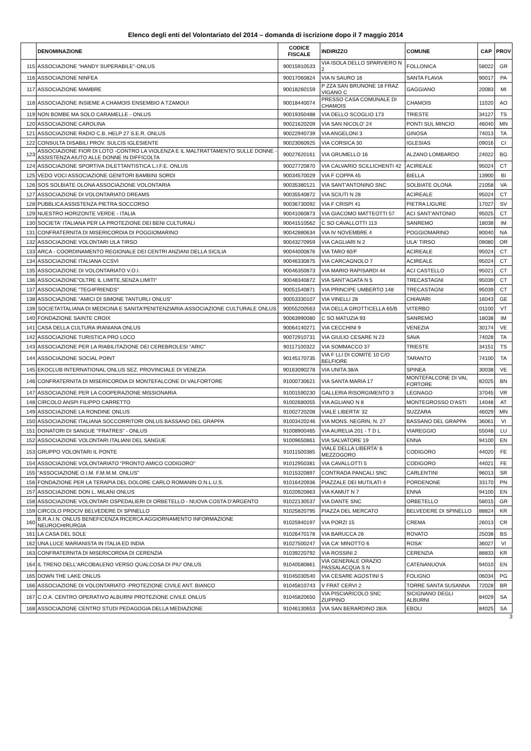Elenco degli enti del Volontariato del 2014 – domanda di iscrizione dopo il 7 maggio 2014
| | DENOMINAZIONE | CODICE FISCALE | INDIRIZZO | COMUNE | CAP | PROV |
| --- | --- | --- | --- | --- | --- | --- |
| 115 | ASSOCIAZIONE "HANDY SUPERABILE"-ONLUS | 90015910533 | VIA ISOLA DELLO SPARVIERO N 2 | FOLLONICA | 58022 | GR |
| 116 | ASSOCIAZIONE NINFEA | 90017060824 | VIA N SAURO 16 | SANTA FLAVIA | 90017 | PA |
| 117 | ASSOCIAZIONE MAMBRE | 90018260159 | P ZZA SAN BRUNONE 18 FRAZ VIGANO C | GAGGIANO | 20083 | MI |
| 118 | ASSOCIAZIONE INSIEME A CHAMOIS ENSEMBIO A TZAMOU! | 90018440074 | PRESSO CASA COMUNALE DI CHAMOIS | CHAMOIS | 11020 | AO |
| 119 | NON BOMBE MA SOLO CARAMELLE - ONLUS | 90019350488 | VIA DELLO SCOGLIO 173 | TRIESTE | 34127 | TS |
| 120 | ASSOCIAZIONE CAROLINA | 90021620209 | VIA SAN NICOLO' 24 | PONTI SUL MINCIO | 46040 | MN |
| 121 | ASSOCIAZIONE RADIO C.B. HELP 27 S.E.R. ONLUS | 90022940739 | VIA ANGELONI 3 | GINOSA | 74013 | TA |
| 122 | CONSULTA DISABILI PROV. SULCIS IGLESIENTE | 90023060925 | VIA CORSICA 30 | IGLESIAS | 09016 | CI |
| 123 | ASSOCIAZIONE FIOR DI LOTO -CONTRO LA VIOLENZA E IL MALTRATTAMENTO SULLE DONNE -ASSISTENZA AIUTO ALLE DONNE IN DIFFICOLTA | 90027620161 | VIA GRUMELLO 16 | ALZANO LOMBARDO | 24022 | BG |
| 124 | ASSOCIAZIONE SPORTIVA DILETTANTISTICA L.I.F.E. ONLUS | 90027720870 | VIA CALVARIO SCILLICHENTI 42 | ACIREALE | 95024 | CT |
| 125 | VEDO VOCI ASSOCIAZIONE GENITORI BAMBINI SORDI | 90034570029 | VIA F COPPA 45 | BIELLA | 13900 | BI |
| 126 | SOS SOLBIATE OLONA ASSOCIAZIONE VOLONTARIA | 90035380121 | VIA SANT'ANTONINO SNC | SOLBIATE OLONA | 21058 | VA |
| 127 | ASSOCIAZIONE DI VOLONTARIATO DREAMS | 90035540872 | VIA SCIUTI N 28 | ACIREALE | 95024 | CT |
| 128 | PUBBLICA ASSISTENZA PIETRA SOCCORSO | 90036730092 | VIA F CRISPI 41 | PIETRA LIGURE | 17027 | SV |
| 129 | NUESTRO HORIZONTE VERDE - ITALIA | 90041060873 | VIA GIACOMO MATTEOTTI 57 | ACI SANT'ANTONIO | 95025 | CT |
| 130 | SOCIETA' ITALIANA PER LA PROTEZIONE DEI BENI CULTURALI | 90041510562 | C SO CAVALLOTTI 113 | SANREMO | 18038 | IM |
| 131 | CONFRATERNITA DI MISERICORDIA DI POGGIOMARINO | 90042880634 | VIA IV NOVEMBRE 4 | POGGIOMARINO | 80040 | NA |
| 132 | ASSOCIAZIONE VOLONTARI ULA TIRSO | 90043270959 | VIA CAGLIARI N 2 | ULA' TIRSO | 09080 | OR |
| 133 | ARCA - COORDINAMENTO REGIONALE DEI CENTRI ANZIANI DELLA SICILIA | 90044000876 | VIA TARO 60/F | ACIREALE | 95024 | CT |
| 134 | ASSOCIAZIONE ITALIANA CCSVI | 90046330875 | VIA CARCAGNOLO 7 | ACIREALE | 95024 | CT |
| 135 | ASSOCIAZIONE DI VOLONTARIATO V.O.I. | 90046350873 | VIA MARIO RAPISARDI 44 | ACI CASTELLO | 95021 | CT |
| 136 | ASSOCIAZIONE"OLTRE IL LIMITE,SENZA LIMITI" | 90048340872 | VIA SANT'AGATA N 5 | TRECASTAGNI | 95039 | CT |
| 137 | ASSOCIAZIONE "TEG4FRIENDS" | 90051540871 | VIA PRINCIPE UMBERTO 148 | TRECASTAGNI | 95039 | CT |
| 138 | ASSOCIAZIONE "AMICI DI SIMONE TANTURLI ONLUS" | 90053330107 | VIA VINELLI 28 | CHIAVARI | 16043 | GE |
| 139 | SOCIETA'ITALIANA DI MEDICINA E SANITA'PENITENZIARIA-ASSOCIAZIONE CULTURALE ONLUS | 90055200563 | VIA DELLA GROTTICELLA 65/B | VITERBO | 01100 | VT |
| 140 | FONDAZIONE SAINTE CROIX | 90063990080 | C SO MATUZIA 93 | SANREMO | 18038 | IM |
| 141 | CASA DELLA CULTURA IRANIANA ONLUS | 90064140271 | VIA CECCHINI 9 | VENEZIA | 30174 | VE |
| 142 | ASSOCIAZIONE TURISTICA PRO LOCO | 90072910731 | VIA GIULIO CESARE N 23 | SAVA | 74028 | TA |
| 143 | ASSOCIAZIONE PER LA RIABILITAZIONE DEI CEREBROLESI "ARIC" | 90117100322 | VIA SOMMACCO 37 | TRIESTE | 34151 | TS |
| 144 | ASSOCIAZIONE SOCIAL POINT | 90145170735 | VIA F LLI DI COMITE 10 C/O BELFIORE | TARANTO | 74100 | TA |
| 145 | EKOCLUB INTERNATIONAL ONLUS SEZ. PROVINCIALE DI VENEZIA | 90163090278 | VIA UNITA 38/A | SPINEA | 30038 | VE |
| 146 | CONFRATERNITA DI MISERICORDIA DI MONTEFALCONE DI VALFORTORE | 91000730621 | VIA SANTA MARIA 17 | MONTEFALCONE DI VAL FORTORE | 82025 | BN |
| 147 | ASSOCIAZIONE PER LA COOPERAZIONE MISSIONARIA | 91001590230 | GALLERIA RISORGIMENTO 3 | LEGNAGO | 37045 | VR |
| 148 | CIRCOLO ANSPI FILIPPO CARRETTO | 91002680055 | VIA AGLIANO N 8 | MONTEGROSSO D'ASTI | 14048 | AT |
| 149 | ASSOCIAZIONE LA RONDINE ONLUS | 91002720208 | VIALE LIBERTA' 32 | SUZZARA | 46029 | MN |
| 150 | ASSOCIAZIONE ITALIANA SOCCORRITORI ONLUS BASSANO DEL GRAPPA | 91003420246 | VIA MONS. NEGRIN, N. 27 | BASSANO DEL GRAPPA | 36061 | VI |
| 151 | DONATORI DI SANGUE "FRATRES" - ONLUS | 91008900465 | VIA AURELIA 201 - T D L | VIAREGGIO | 55048 | LU |
| 152 | ASSOCIAZIONE VOLONTARI ITALIANI DEL SANGUE | 91009650861 | VIA SALVATORE 19 | ENNA | 94100 | EN |
| 153 | GRUPPO VOLONTARI IL PONTE | 91011500385 | VIALE DELLA LIBERTA' 6 MEZZOGORO | CODIGORO | 44020 | FE |
| 154 | ASSOCIAZIONE VOLONTARIATO "PRONTO AMICO CODIGORO" | 91012950381 | VIA CAVALLOTTI 5 | CODIGORO | 44021 | FE |
| 155 | "ASSOCIAZIONE O.I.M. F.M.M.M. ONLUS" | 91015320897 | CONTRADA PANCALI SNC | CARLENTINI | 96013 | SR |
| 156 | FONDAZIONE PER LA TERAPIA DEL DOLORE CARLO ROMANIN O.N.L.U.S. | 91016420936 | PIAZZALE DEI MUTILATI 4 | PORDENONE | 33170 | PN |
| 157 | ASSOCIAZIONE DON L. MILANI ONLUS | 91020920863 | VIA KAMUT N 7 | ENNA | 94100 | EN |
| 158 | ASSOCIAZIONE VOLONTARI OSPEDALIERI DI ORBETELLO - NUOVA COSTA D'ARGENTO | 91022130537 | VIA DANTE SNC | ORBETELLO | 58015 | GR |
| 159 | CIRCOLO PROCIV BELVEDERE DI SPINELLO | 91025820795 | PIAZZA DEL MERCATO | BELVEDERE DI SPINELLO | 88824 | KR |
| 160 | B.R.A.I.N. ONLUS BENEFICENZA RICERCA AGGIORNAMENTO INFORMAZIONE NEUROCHIRURGIA | 91025940197 | VIA PORZI 15 | CREMA | 26013 | CR |
| 161 | LA CASA DEL SOLE | 91026470178 | VIA BARUCCA 26 | ROVATO | 25038 | BS |
| 162 | UNA LUCE MARIANISTA IN ITALIA ED INDIA | 91027500247 | VIA CA' MINOTTO 6 | ROSA' | 36027 | VI |
| 163 | CONFRATERNITA DI MISERICORDIA DI CERENZIA | 91039220792 | VIA ROSSINI 2 | CERENZIA | 88833 | KR |
| 164 | IL TRENO DELL'ARCOBALENO VERSO QUALCOSA DI PIU' ONLUS | 91040580861 | VIA GENERALE ORAZIO PASSALACQUA S N | CATENANUOVA | 94010 | EN |
| 165 | DOWN THE LAKE ONLUS | 91045030540 | VIA CESARE AGOSTINI 5 | FOLIGNO | 06034 | PG |
| 166 | ASSOCIAZIONE DI VOLONTARIATO -PROTEZIONE CIVILE ANT. BIANCO | 91045810743 | V FRAT CERVI 2 | TORRE SANTA SUSANNA | 72028 | BR |
| 167 | C.O.A. CENTRO OPERATIVO ALBURNI PROTEZIONE CIVILE ONLUS | 91045820650 | VIA PISCIARICOLO SNC ZUPPINO | SICIGNANO DEGLI ALBURNI | 84029 | SA |
| 168 | ASSOCIAZIONE CENTRO STUDI PEDAGOGIA DELLA MEDIAZIONE | 91046130653 | VIA SAN BERARDINO 28/A | EBOLI | 84025 | SA |
3